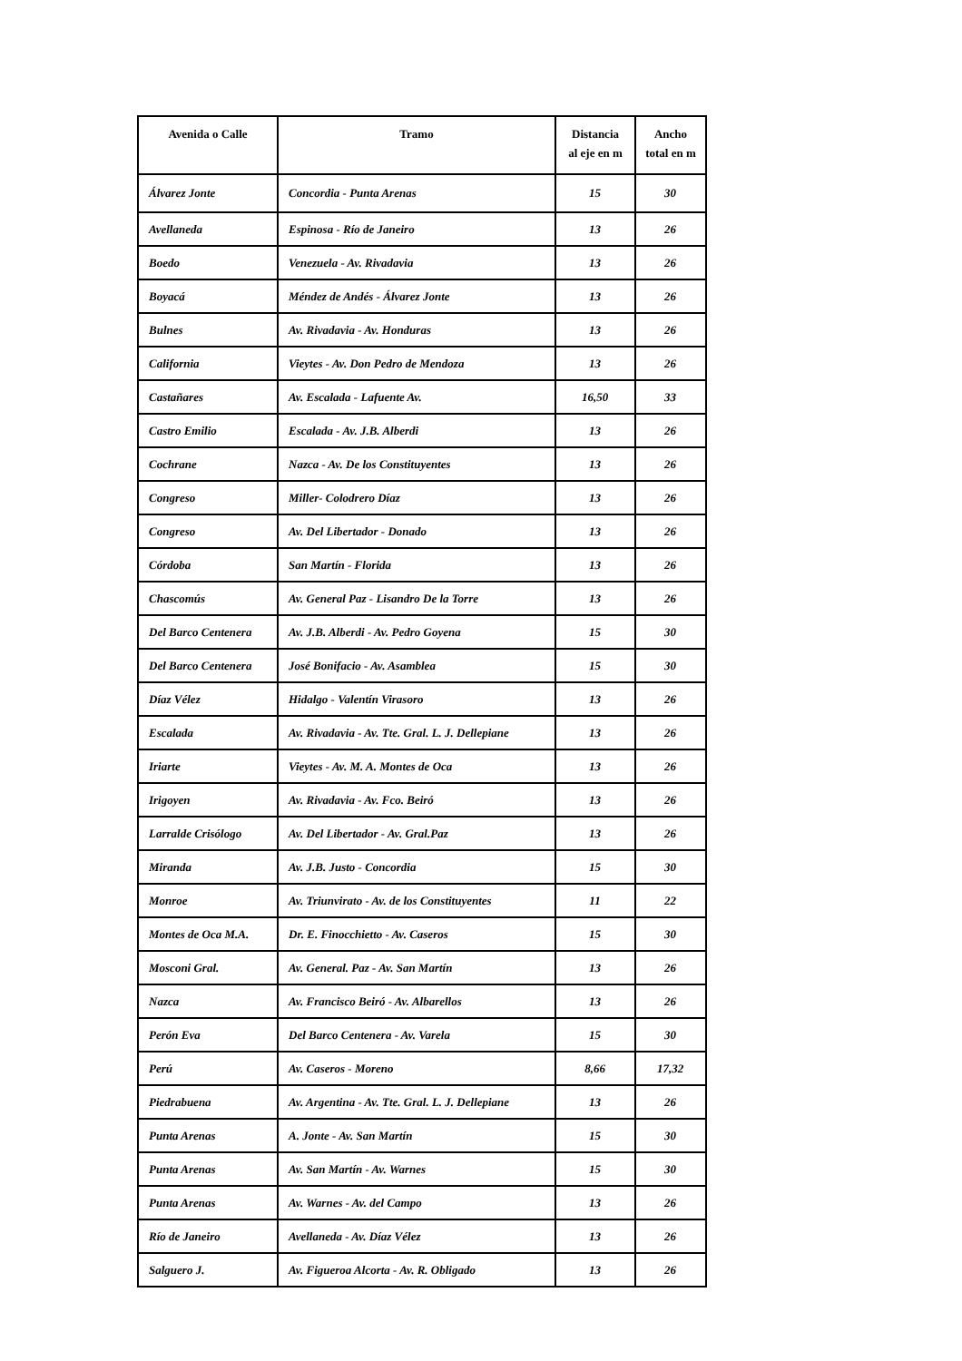| Avenida o Calle | Tramo | Distancia al eje en m | Ancho total en m |
| --- | --- | --- | --- |
| Álvarez Jonte | Concordia - Punta Arenas | 15 | 30 |
| Avellaneda | Espinosa - Río de Janeiro | 13 | 26 |
| Boedo | Venezuela - Av. Rivadavia | 13 | 26 |
| Boyacá | Méndez de Andés - Álvarez Jonte | 13 | 26 |
| Bulnes | Av. Rivadavia - Av. Honduras | 13 | 26 |
| California | Vieytes - Av. Don Pedro de Mendoza | 13 | 26 |
| Castañares | Av. Escalada - Lafuente Av. | 16,50 | 33 |
| Castro Emilio | Escalada - Av. J.B. Alberdi | 13 | 26 |
| Cochrane | Nazca - Av. De los Constituyentes | 13 | 26 |
| Congreso | Miller- Colodrero Díaz | 13 | 26 |
| Congreso | Av. Del Libertador - Donado | 13 | 26 |
| Córdoba | San Martín - Florida | 13 | 26 |
| Chascomús | Av. General Paz - Lisandro De la Torre | 13 | 26 |
| Del Barco Centenera | Av. J.B. Alberdi - Av. Pedro Goyena | 15 | 30 |
| Del Barco Centenera | José Bonifacio - Av. Asamblea | 15 | 30 |
| Díaz Vélez | Hidalgo - Valentín Virasoro | 13 | 26 |
| Escalada | Av. Rivadavia - Av. Tte. Gral. L. J. Dellepiane | 13 | 26 |
| Iriarte | Vieytes - Av. M. A. Montes de Oca | 13 | 26 |
| Irigoyen | Av. Rivadavia - Av. Fco. Beiró | 13 | 26 |
| Larralde Crisólogo | Av. Del Libertador - Av. Gral.Paz | 13 | 26 |
| Miranda | Av. J.B. Justo - Concordia | 15 | 30 |
| Monroe | Av. Triunvirato - Av. de los Constituyentes | 11 | 22 |
| Montes de Oca M.A. | Dr. E. Finocchietto - Av. Caseros | 15 | 30 |
| Mosconi Gral. | Av. General. Paz - Av. San Martín | 13 | 26 |
| Nazca | Av. Francisco Beiró - Av. Albarellos | 13 | 26 |
| Perón Eva | Del Barco Centenera - Av. Varela | 15 | 30 |
| Perú | Av. Caseros - Moreno | 8,66 | 17,32 |
| Piedrabuena | Av. Argentina - Av. Tte. Gral. L. J. Dellepiane | 13 | 26 |
| Punta Arenas | A. Jonte - Av. San Martín | 15 | 30 |
| Punta Arenas | Av. San Martín - Av. Warnes | 15 | 30 |
| Punta Arenas | Av. Warnes - Av. del Campo | 13 | 26 |
| Río de Janeiro | Avellaneda - Av. Díaz Vélez | 13 | 26 |
| Salguero J. | Av. Figueroa Alcorta - Av. R. Obligado | 13 | 26 |